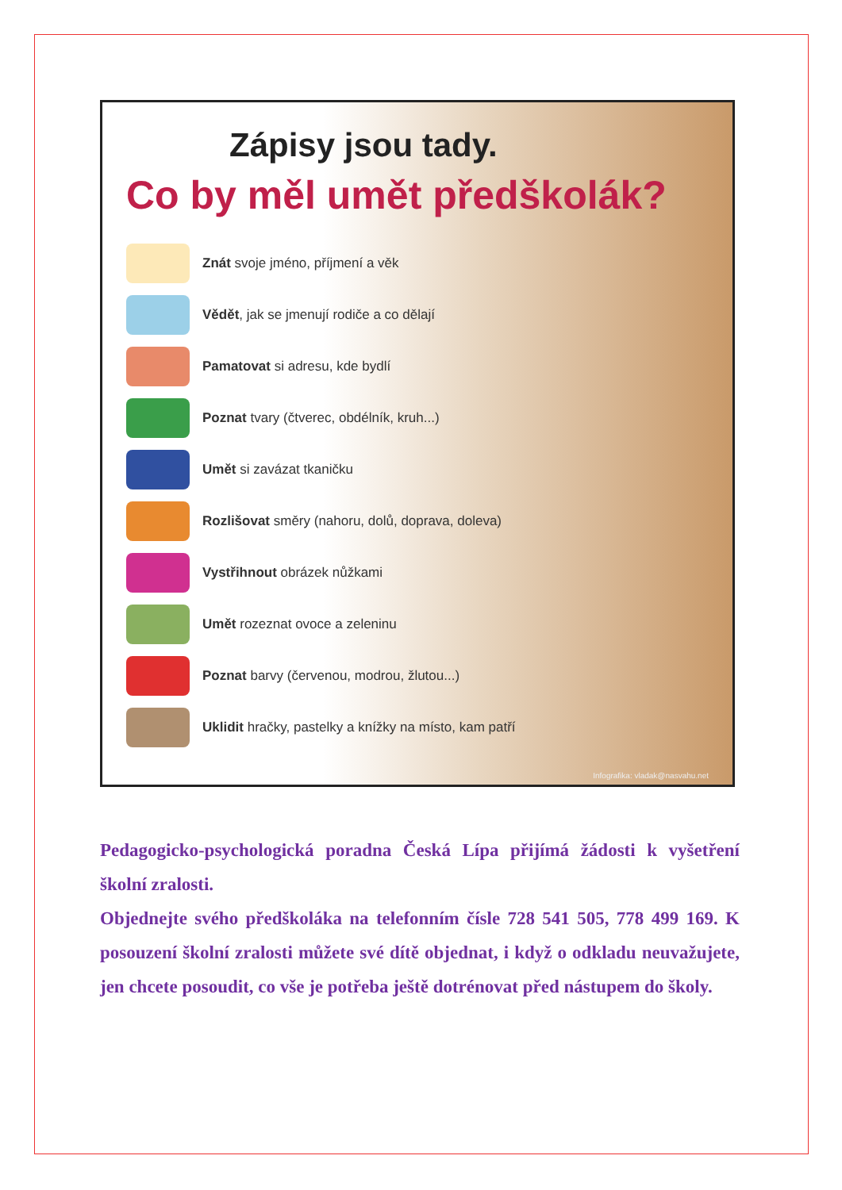Zápisy jsou tady.
Co by měl umět předškolák?
Znát svoje jméno, příjmení a věk
Vědět, jak se jmenují rodiče a co dělají
Pamatovat si adresu, kde bydlí
Poznat tvary (čtverec, obdélník, kruh...)
Umět si zavázat tkaničku
Rozlišovat směry (nahoru, dolů, doprava, doleva)
Vystřihnout obrázek nůžkami
Umět rozeznat ovoce a zeleninu
Poznat barvy (červenou, modrou, žlutou...)
Uklidit hračky, pastelky a knížky na místo, kam patří
Infografika: vladak@nasvahu.net
Pedagogicko-psychologická poradna Česká Lípa přijímá žádosti k vyšetření školní zralosti.
Objednejte svého předškoláka na telefonním čísle 728 541 505, 778 499 169. K posouzení školní zralosti můžete své dítě objednat, i když o odkladu neuvažujete, jen chcete posoudit, co vše je potřeba ještě dotrénovat před nástupem do školy.